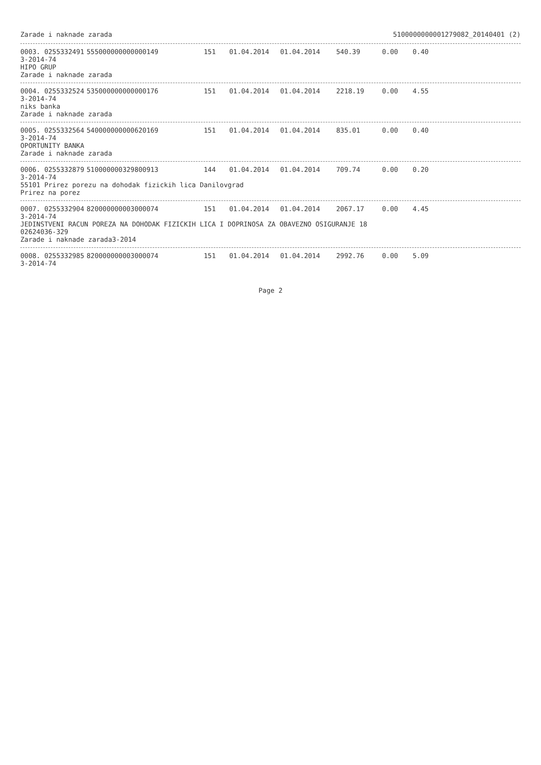Zarade i naknade zarada 5100000000001279082_20140401 (2)
0003. 0255332491
3-2014-74
HIPO GRUP 555000000000000149 151 01.04.2014 01.04.2014 540.39 0.00 0.40
Zarade i naknade zarada
0004. 0255332524
3-2014-74
niks banka 535000000000000176 151 01.04.2014 01.04.2014 2218.19 0.00 4.55
Zarade i naknade zarada
0005. 0255332564
3-2014-74
OPORTUNITY BANKA 540000000000620169 151 01.04.2014 01.04.2014 835.01 0.00 0.40
Zarade i naknade zarada
0006. 0255332879
3-2014-74 510000000329800913 144 01.04.2014 01.04.2014 709.74 0.00 0.20
55101 Prirez porezu na dohodak fizickih lica Danilovgrad
Prirez na porez
0007. 0255332904
3-2014-74 820000000003000074 151 01.04.2014 01.04.2014 2067.17 0.00 4.45
JEDINSTVENI RACUN POREZA NA DOHODAK FIZICKIH LICA I DOPRINOSA ZA OBAVEZNO OSIGURANJE 18
02624036-329
Zarade i naknade zarada3-2014
0008. 0255332985
3-2014-74 820000000003000074 151 01.04.2014 01.04.2014 2992.76 0.00 5.09
Page 2